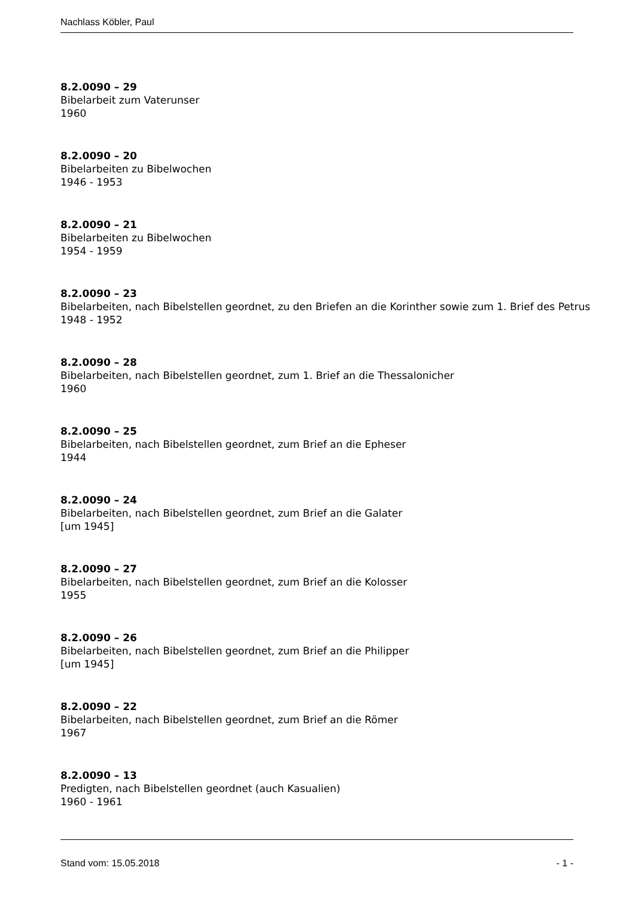Nachlass Köbler, Paul
8.2.0090 – 29
Bibelarbeit zum Vaterunser
1960
8.2.0090 – 20
Bibelarbeiten zu Bibelwochen
1946 - 1953
8.2.0090 – 21
Bibelarbeiten zu Bibelwochen
1954 - 1959
8.2.0090 – 23
Bibelarbeiten, nach Bibelstellen geordnet, zu den Briefen an die Korinther sowie zum 1. Brief des Petrus
1948 - 1952
8.2.0090 – 28
Bibelarbeiten, nach Bibelstellen geordnet, zum 1. Brief an die Thessalonicher
1960
8.2.0090 – 25
Bibelarbeiten, nach Bibelstellen geordnet, zum Brief an die Epheser
1944
8.2.0090 – 24
Bibelarbeiten, nach Bibelstellen geordnet, zum Brief an die Galater
[um 1945]
8.2.0090 – 27
Bibelarbeiten, nach Bibelstellen geordnet, zum Brief an die Kolosser
1955
8.2.0090 – 26
Bibelarbeiten, nach Bibelstellen geordnet, zum Brief an die Philipper
[um 1945]
8.2.0090 – 22
Bibelarbeiten, nach Bibelstellen geordnet, zum Brief an die Römer
1967
8.2.0090 – 13
Predigten, nach Bibelstellen geordnet (auch Kasualien)
1960 - 1961
Stand vom: 15.05.2018 - 1 -